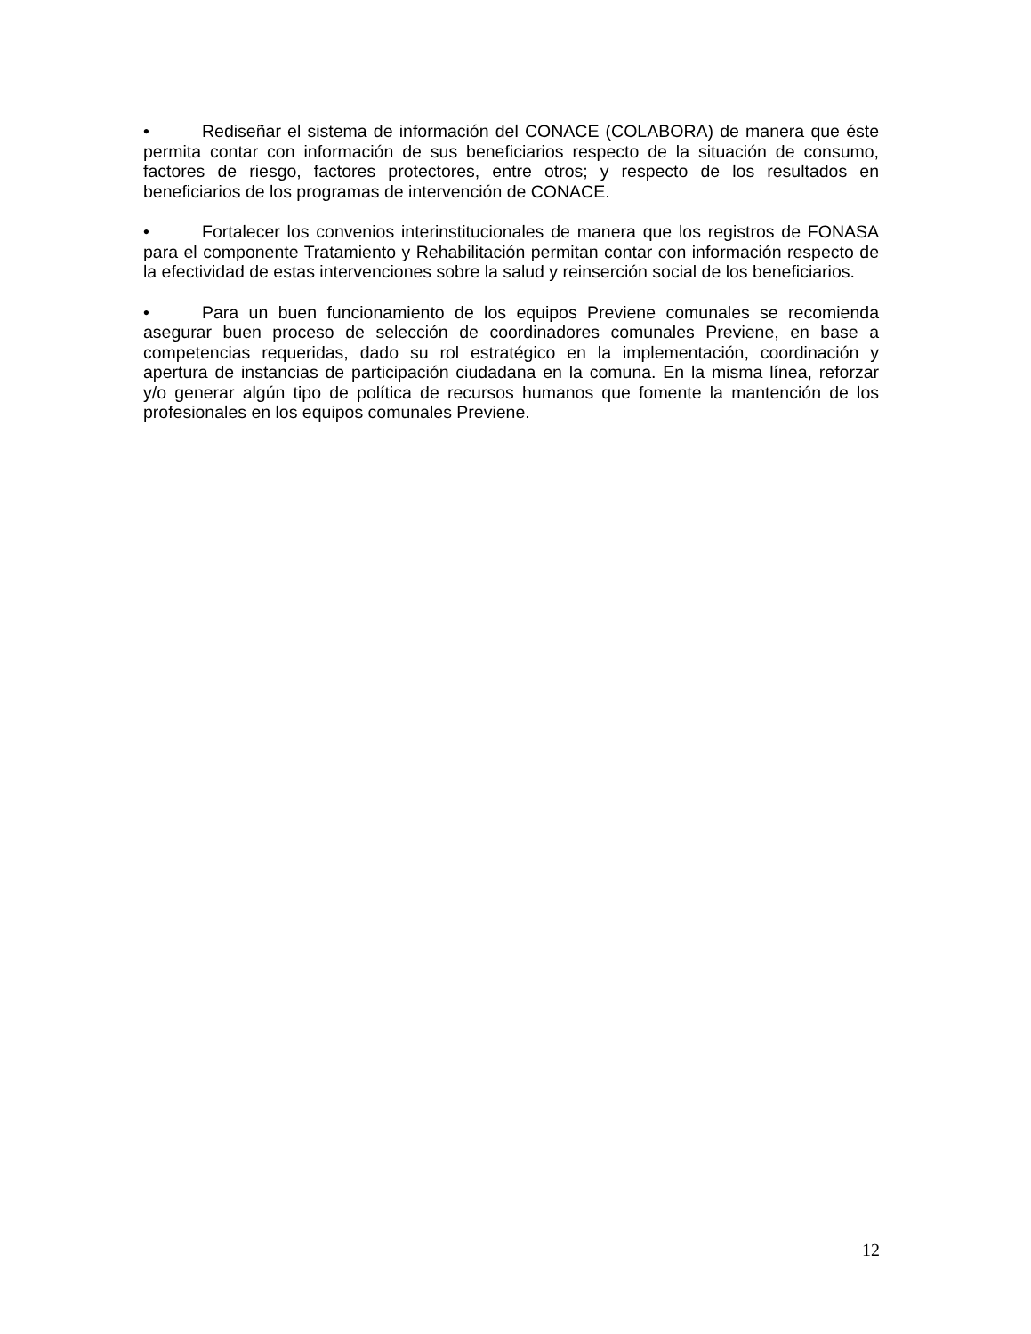• Rediseñar el sistema de información del CONACE (COLABORA) de manera que éste permita contar con información de sus beneficiarios respecto de la situación de consumo, factores de riesgo, factores protectores, entre otros; y respecto de los resultados en beneficiarios de los programas de intervención de CONACE.
• Fortalecer los convenios interinstitucionales de manera que los registros de FONASA para el componente Tratamiento y Rehabilitación permitan contar con información respecto de la efectividad de estas intervenciones sobre la salud y reinserción social de los beneficiarios.
• Para un buen funcionamiento de los equipos Previene comunales se recomienda asegurar buen proceso de selección de coordinadores comunales Previene, en base a competencias requeridas, dado su rol estratégico en la implementación, coordinación y apertura de instancias de participación ciudadana en la comuna. En la misma línea, reforzar y/o generar algún tipo de política de recursos humanos que fomente la mantención de los profesionales en los equipos comunales Previene.
12